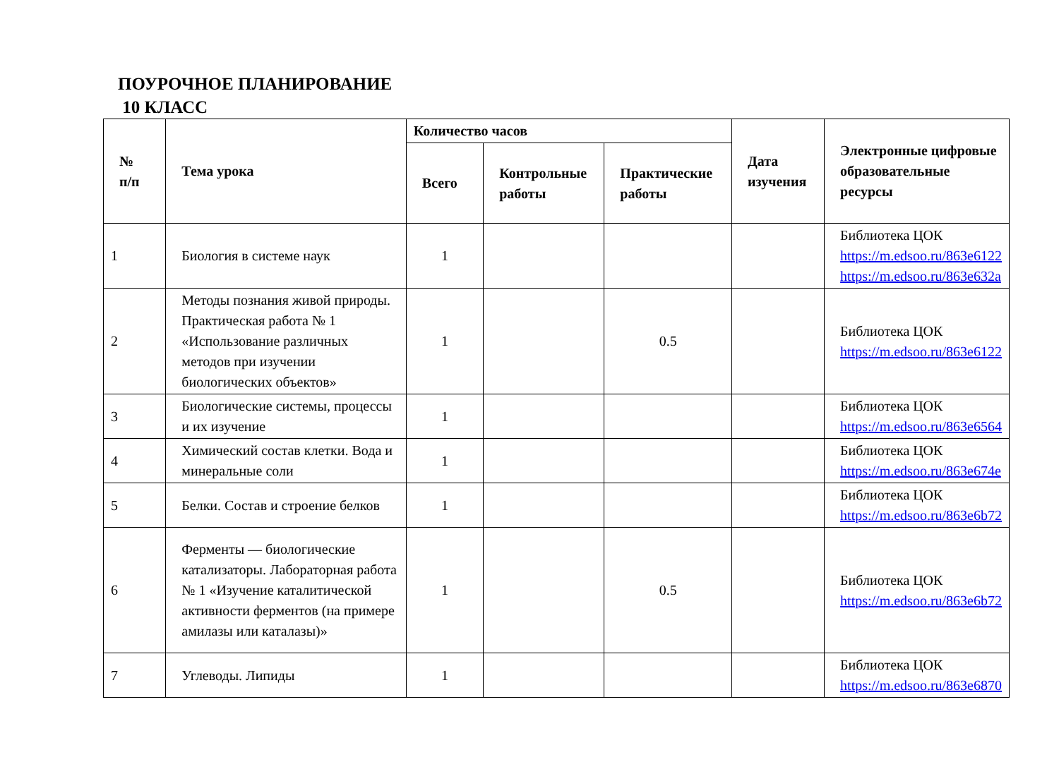ПОУРОЧНОЕ ПЛАНИРОВАНИЕ
10 КЛАСС
| № п/п | Тема урока | Количество часов | | | Дата изучения | Электронные цифровые образовательные ресурсы |
| --- | --- | --- | --- | --- | --- | --- |
| | | Всего | Контрольные работы | Практические работы | | |
| 1 | Биология в системе наук | 1 | | | | Библиотека ЦОК https://m.edsoo.ru/863e6122 https://m.edsoo.ru/863e632a |
| 2 | Методы познания живой природы. Практическая работа № 1 «Использование различных методов при изучении биологических объектов» | 1 | | 0.5 | | Библиотека ЦОК https://m.edsoo.ru/863e6122 |
| 3 | Биологические системы, процессы и их изучение | 1 | | | | Библиотека ЦОК https://m.edsoo.ru/863e6564 |
| 4 | Химический состав клетки. Вода и минеральные соли | 1 | | | | Библиотека ЦОК https://m.edsoo.ru/863e674e |
| 5 | Белки. Состав и строение белков | 1 | | | | Библиотека ЦОК https://m.edsoo.ru/863e6b72 |
| 6 | Ферменты — биологические катализаторы. Лабораторная работа № 1 «Изучение каталитической активности ферментов (на примере амилазы или каталазы)» | 1 | | 0.5 | | Библиотека ЦОК https://m.edsoo.ru/863e6b72 |
| 7 | Углеводы. Липиды | 1 | | | | Библиотека ЦОК https://m.edsoo.ru/863e6870 |